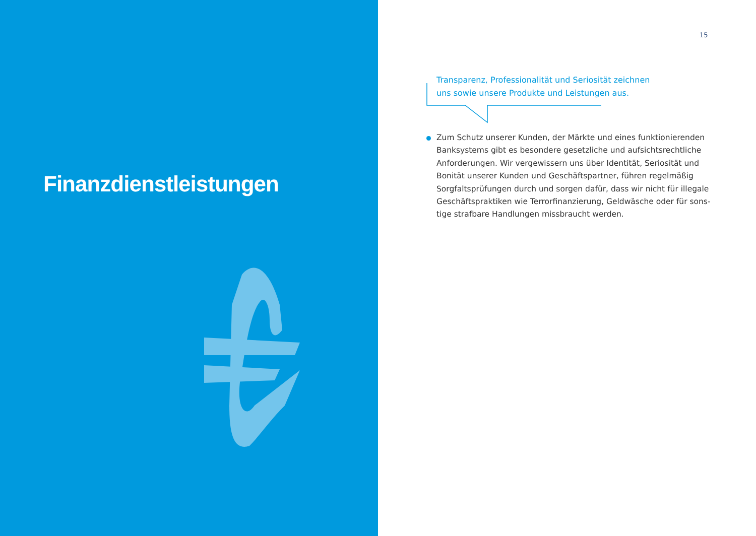Finanzdienstleistungen
15
Transparenz, Professionalität und Seriosität zeichnen uns sowie unsere Produkte und Leistungen aus.
Zum Schutz unserer Kunden, der Märkte und eines funktionierenden Banksystems gibt es besondere gesetzliche und aufsichtsrechtliche Anforderungen. Wir vergewissern uns über Identität, Seriosität und Bonität unserer Kunden und Geschäftspartner, führen regelmäßig Sorgfaltsprüfungen durch und sorgen dafür, dass wir nicht für illegale Geschäftspraktiken wie Terrorfinanzierung, Geldwäsche oder für sons-tige strafbare Handlungen missbraucht werden.